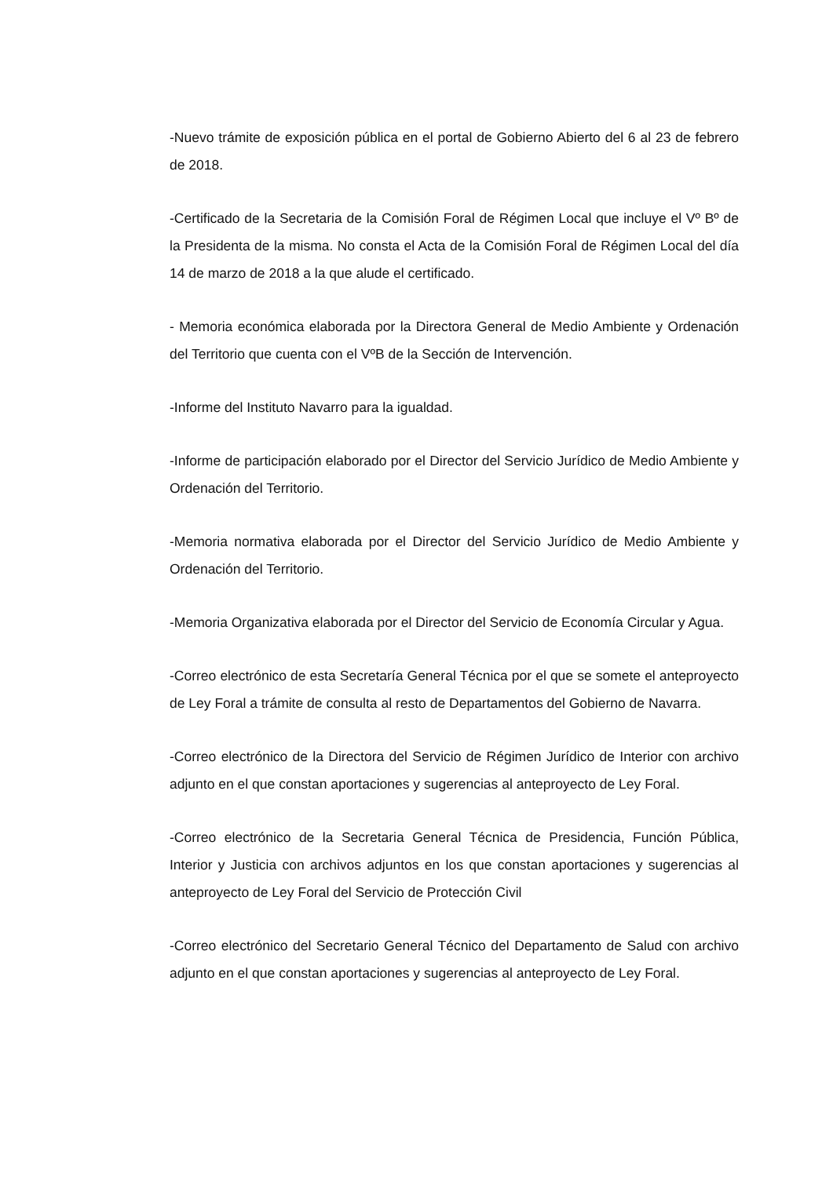-Nuevo trámite de exposición pública en el portal de Gobierno Abierto del 6 al 23 de febrero de 2018.
-Certificado de la Secretaria de la Comisión Foral de Régimen Local que incluye el Vº Bº de la Presidenta de la misma. No consta el Acta de la Comisión Foral de Régimen Local del día 14 de marzo de 2018 a la que alude el certificado.
- Memoria económica elaborada por la Directora General de Medio Ambiente y Ordenación del Territorio que cuenta con el VºB de la Sección de Intervención.
-Informe del Instituto Navarro para la igualdad.
-Informe de participación elaborado por el Director del Servicio Jurídico de Medio Ambiente y Ordenación del Territorio.
-Memoria normativa elaborada por el Director del Servicio Jurídico de Medio Ambiente y Ordenación del Territorio.
-Memoria Organizativa elaborada por el Director del Servicio de Economía Circular y Agua.
-Correo electrónico de esta Secretaría General Técnica por el que se somete el anteproyecto de Ley Foral a trámite de consulta al resto de Departamentos del Gobierno de Navarra.
-Correo electrónico de la Directora del Servicio de Régimen Jurídico de Interior con archivo adjunto en el que constan aportaciones y sugerencias al anteproyecto de Ley Foral.
-Correo electrónico de la Secretaria General Técnica de Presidencia, Función Pública, Interior y Justicia con archivos adjuntos en los que constan aportaciones y sugerencias al anteproyecto de Ley Foral del Servicio de Protección Civil
-Correo electrónico del Secretario General Técnico del Departamento de Salud con archivo adjunto en el que constan aportaciones y sugerencias al anteproyecto de Ley Foral.